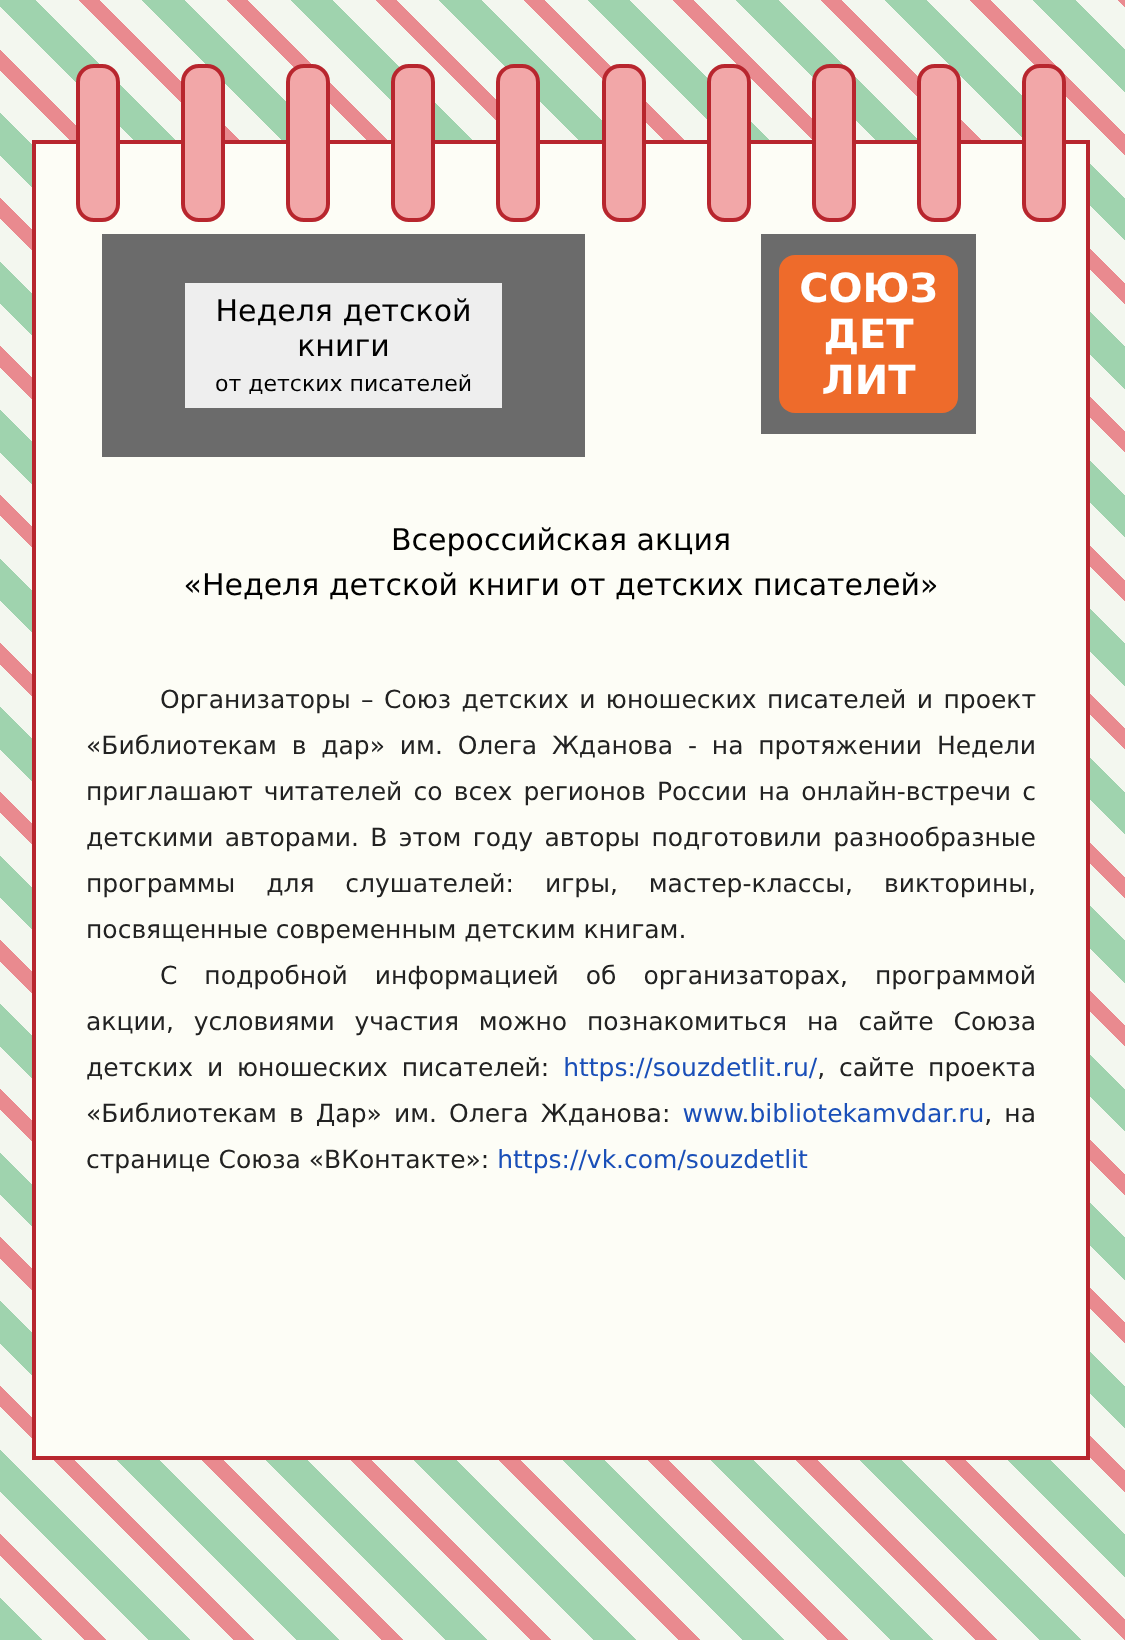Неделя детской
книги
от детских писателей
СОЮЗ
ДЕТ
ЛИТ
Всероссийская акция
«Неделя детской книги от детских писателей»
Организаторы – Союз детских и юношеских писателей и проект «Библиотекам в дар» им. Олега Жданова - на протяжении Недели приглашают читателей со всех регионов России на онлайн-встречи с детскими авторами. В этом году авторы подготовили разнообразные программы для слушателей: игры, мастер-классы, викторины, посвященные современным детским книгам.
С подробной информацией об организаторах, программой акции, условиями участия можно познакомиться на сайте Союза детских и юношеских писателей: https://souzdetlit.ru/, сайте проекта «Библиотекам в Дар» им. Олега Жданова: www.bibliotekamvdar.ru, на странице Союза «ВКонтакте»: https://vk.com/souzdetlit